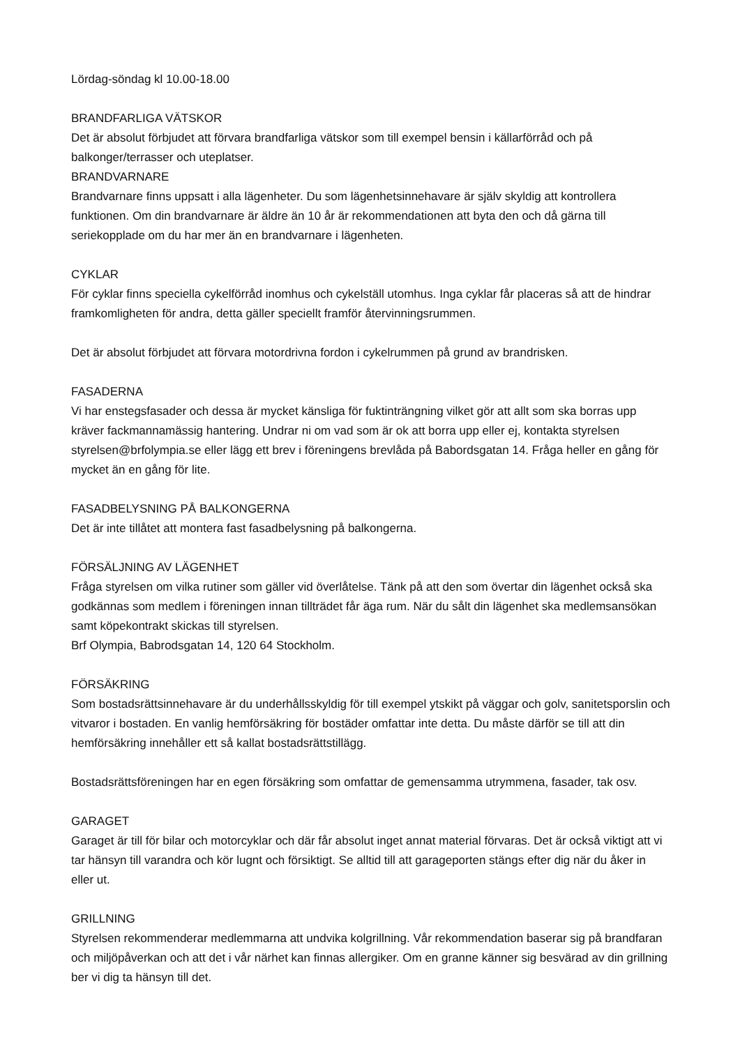Lördag-söndag kl 10.00-18.00
BRANDFARLIGA VÄTSKOR
Det är absolut förbjudet att förvara brandfarliga vätskor som till exempel bensin i källarförråd och på balkonger/terrasser och uteplatser.
BRANDVARNARE
Brandvarnare finns uppsatt i alla lägenheter. Du som lägenhetsinnehavare är själv skyldig att kontrollera funktionen. Om din brandvarnare är äldre än 10 år är rekommendationen att byta den och då gärna till seriekopplade om du har mer än en brandvarnare i lägenheten.
CYKLAR
För cyklar finns speciella cykelförråd inomhus och cykelställ utomhus. Inga cyklar får placeras så att de hindrar framkomligheten för andra, detta gäller speciellt framför återvinningsrummen.
Det är absolut förbjudet att förvara motordrivna fordon i cykelrummen på grund av brandrisken.
FASADERNA
Vi har enstegsfasader och dessa är mycket känsliga för fuktinträngning vilket gör att allt som ska borras upp kräver fackmannamässig hantering. Undrar ni om vad som är ok att borra upp eller ej, kontakta styrelsen styrelsen@brfolympia.se eller lägg ett brev i föreningens brevlåda på Babordsgatan 14. Fråga heller en gång för mycket än en gång för lite.
FASADBELYSNING PÅ BALKONGERNA
Det är inte tillåtet att montera fast fasadbelysning på balkongerna.
FÖRSÄLJNING AV LÄGENHET
Fråga styrelsen om vilka rutiner som gäller vid överlåtelse. Tänk på att den som övertar din lägenhet också ska godkännas som medlem i föreningen innan tillträdet får äga rum. När du sålt din lägenhet ska medlemsansökan samt köpekontrakt skickas till styrelsen.
Brf Olympia, Babrodsgatan 14, 120 64 Stockholm.
FÖRSÄKRING
Som bostadsrättsinnehavare är du underhållsskyldig för till exempel ytskikt på väggar och golv, sanitetsporslin och vitvaror i bostaden. En vanlig hemförsäkring för bostäder omfattar inte detta. Du måste därför se till att din hemförsäkring innehåller ett så kallat bostadsrättstillägg.
Bostadsrättsföreningen har en egen försäkring som omfattar de gemensamma utrymmena, fasader, tak osv.
GARAGET
Garaget är till för bilar och motorcyklar och där får absolut inget annat material förvaras. Det är också viktigt att vi tar hänsyn till varandra och kör lugnt och försiktigt. Se alltid till att garageporten stängs efter dig när du åker in eller ut.
GRILLNING
Styrelsen rekommenderar medlemmarna att undvika kolgrillning. Vår rekommendation baserar sig på brandfaran och miljöpåverkan och att det i vår närhet kan finnas allergiker. Om en granne känner sig besvärad av din grillning ber vi dig ta hänsyn till det.